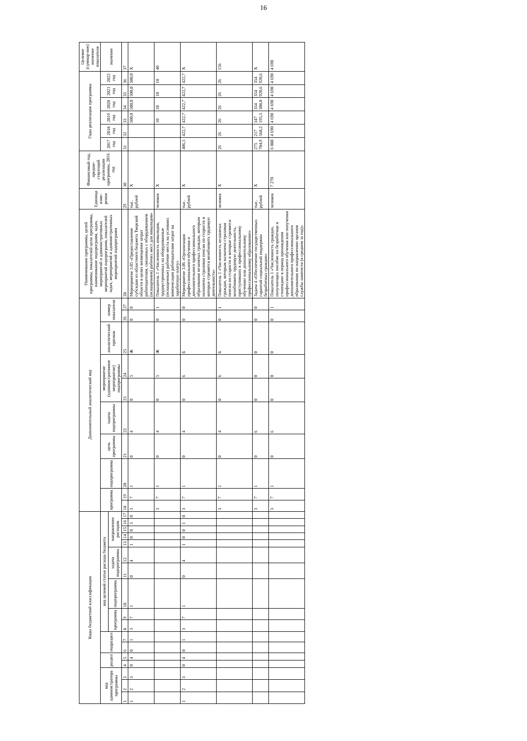16
| Коды бюджетной классификации | | | | | | | | | | | | | | | | | Дополнительный аналитический код | | | | | | | | | | Наименование программы, целей программы, показателей цели программы, наименование подпрограмм, задач, мероприятий и административных мероприятий подпрограмм, показателей задач, мероприятий и административных мероприятий подпрограмм | Единица изме-рения | Финансовый год, предше-ствующий реализации программы, 2016 год | Годы реализации программы | | | | | | Целевое (суммар-ное) значение показателя |
| --- | --- | --- | --- | --- | --- | --- | --- | --- | --- | --- | --- | --- | --- | --- | --- | --- | --- | --- | --- | --- | --- | --- | --- | --- | --- | --- | --- | --- | --- | --- | --- | --- | --- | --- | --- | --- |
| код администратора программы | | | раздел | | подраздел | | код целевой статьи расхода бюджета | | | | | | | | | | программа | | подпрограмма | цель программы | задача подпрограммы | мероприятие (административное мероприятие) подпрограммы | | аналитический признак | номер показателя | | | | | 2017 год | 2018 год | 2019 год | 2020 год | 2021 год | 2022 год | значение |
| | | | | | | | программа | | подпрограмма | задача подпрограммы | | направление расходов | | | | | | | | | | | | | | | | | | | | | | | | |
| 1 | 2 | 3 | 4 | 5 | 6 | 7 | 8 | 9 | 10 | 11 | 12 | 13 | 14 | 15 | 16 | 17 | 18 | 19 | 20 | 21 | 22 | 23 | 24 | 25 | 26 | 27 | 28 | 29 | 30 | 31 | 32 | 33 | 34 | 35 | 36 | 37 |
| 1 | 2 | 3 | 0 | 4 | 0 | 1 | 3 | 7 | 1 | 0 | 4 | 1 | 0 | 0 | 5 | 0 | 3 | 7 | 1 | 0 | 4 | 0 | 5 | Ж | 0 | 0 | Мероприятие 3.05 «Предоставление субсидии из областного бюджета Тверской области в целях возмещения затрат работодателям, связанных с оборудованием (оснащением) рабочих мест для инвалидов» | тыс. рублей | Х | | | 500,0 | 500,0 | 500,0 | 500,0 | Х |
| | | | | | | | | | | | | | | | | | 3 | 7 | 1 | 0 | 4 | 0 | 5 | Ж | 0 | 1 | Показатель 1 «Численность инвалидов, трудоустроенных на оборудованные (оснащенные) рабочие места на условиях компенсации работодателям затрат на заработную плату» | человек | Х | | | 10 | 10 | 10 | 10 | 40 |
| 1 | 2 | 3 | 0 | 4 | 0 | 1 | 3 | 7 | 1 | 0 | 4 | 1 | 0 | 0 | 1 | 0 | 3 | 7 | 1 | 0 | 4 | 0 | 6 | Б | 0 | 0 | Мероприятие 3.06 «Организация профессионального обучения и дополнительного профессионального образования незанятых граждан, которым назначена страховая пенсия по старости и которые стремятся возобновить трудовую деятельность» | тыс. рублей | Х | 406,5 | 422,7 | 422,7 | 422,7 | 422,7 | 422,7 | Х |
| | | | | | | | | | | | | | | | | | 3 | 7 | 1 | 0 | 4 | 0 | 6 | Б | 0 | 1 | Показатель 1 «Численность незанятых граждан, которым назначена страховая пенсия по старости и которые стремятся возобновить трудовую деятельность, приступивших к профессиональному обучению или дополнительному профессиональному образованию» | человек | Х | 26 | 26 | 26 | 26 | 26 | 26 | 156 |
| | | | | | | | | | | | | | | | | | 3 | 7 | 1 | 0 | 6 | 0 | 0 | 0 | 0 | 0 | Задача 4 «Обеспечение государственных гарантий социальной поддержки безработных граждан» | тыс. рублей | Х | 275 704,9 | 217 568,2 | 347 195,5 | 354 308,0 | 354 920,6 | 354 920,6 | Х |
| | | | | | | | | | | | | | | | | | 3 | 7 | 1 | 0 | 6 | 0 | 0 | 0 | 0 | 1 | Показатель 1 «Численность граждан, получающих пособие по безработице и стипендию в период прохождения профессионального обучения или получения дополнительного профессионального образования по направлению органов службы занятости (в среднем за год)» | человек | 7 270 | 6 080 | 4 690 | 4 690 | 4 690 | 4 690 | 4 690 | 4 690 |